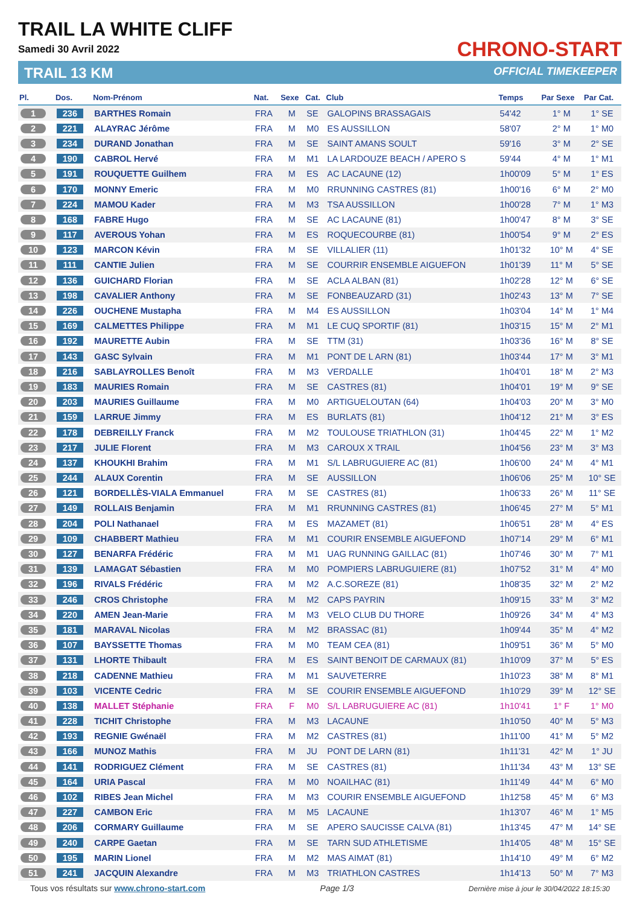TRAIL LA WHITE CLIFF
Samedi 30 Avril 2022
TRAIL 13 KM
CHRONO-START
OFFICIAL TIMEKEEPER
| Pl. | Dos. | Nom-Prénom | Nat. | Sexe | Cat. | Club | Temps | Par Sexe | Par Cat. |
| --- | --- | --- | --- | --- | --- | --- | --- | --- | --- |
| 1 | 236 | BARTHES Romain | FRA | M | SE | GALOPINS BRASSAGAIS | 54'42 | 1° M | 1° SE |
| 2 | 221 | ALAYRAC Jérôme | FRA | M | M0 | ES AUSSILLON | 58'07 | 2° M | 1° M0 |
| 3 | 234 | DURAND Jonathan | FRA | M | SE | SAINT AMANS SOULT | 59'16 | 3° M | 2° SE |
| 4 | 190 | CABROL Hervé | FRA | M | M1 | LA LARDOUZE BEACH / APERO S | 59'44 | 4° M | 1° M1 |
| 5 | 191 | ROUQUETTE Guilhem | FRA | M | ES | AC LACAUNE (12) | 1h00'09 | 5° M | 1° ES |
| 6 | 170 | MONNY Emeric | FRA | M | M0 | RRUNNING CASTRES (81) | 1h00'16 | 6° M | 2° M0 |
| 7 | 224 | MAMOU Kader | FRA | M | M3 | TSA AUSSILLON | 1h00'28 | 7° M | 1° M3 |
| 8 | 168 | FABRE Hugo | FRA | M | SE | AC LACAUNE (81) | 1h00'47 | 8° M | 3° SE |
| 9 | 117 | AVEROUS Yohan | FRA | M | ES | ROQUECOURBE (81) | 1h00'54 | 9° M | 2° ES |
| 10 | 123 | MARCON Kévin | FRA | M | SE | VILLALIER (11) | 1h01'32 | 10° M | 4° SE |
| 11 | 111 | CANTIE Julien | FRA | M | SE | COURRIR ENSEMBLE AIGUEFON | 1h01'39 | 11° M | 5° SE |
| 12 | 136 | GUICHARD Florian | FRA | M | SE | ACLA ALBAN (81) | 1h02'28 | 12° M | 6° SE |
| 13 | 198 | CAVALIER Anthony | FRA | M | SE | FONBEAUZARD (31) | 1h02'43 | 13° M | 7° SE |
| 14 | 226 | OUCHENE Mustapha | FRA | M | M4 | ES AUSSILLON | 1h03'04 | 14° M | 1° M4 |
| 15 | 169 | CALMETTES Philippe | FRA | M | M1 | LE CUQ SPORTIF (81) | 1h03'15 | 15° M | 2° M1 |
| 16 | 192 | MAURETTE Aubin | FRA | M | SE | TTM (31) | 1h03'36 | 16° M | 8° SE |
| 17 | 143 | GASC Sylvain | FRA | M | M1 | PONT DE L ARN (81) | 1h03'44 | 17° M | 3° M1 |
| 18 | 216 | SABLAYROLLES Benoît | FRA | M | M3 | VERDALLE | 1h04'01 | 18° M | 2° M3 |
| 19 | 183 | MAURIES Romain | FRA | M | SE | CASTRES (81) | 1h04'01 | 19° M | 9° SE |
| 20 | 203 | MAURIES Guillaume | FRA | M | M0 | ARTIGUELOUTAN (64) | 1h04'03 | 20° M | 3° M0 |
| 21 | 159 | LARRUE Jimmy | FRA | M | ES | BURLATS (81) | 1h04'12 | 21° M | 3° ES |
| 22 | 178 | DEBREILLY Franck | FRA | M | M2 | TOULOUSE TRIATHLON (31) | 1h04'45 | 22° M | 1° M2 |
| 23 | 217 | JULIE Florent | FRA | M | M3 | CAROUX X TRAIL | 1h04'56 | 23° M | 3° M3 |
| 24 | 137 | KHOUKHI Brahim | FRA | M | M1 | S/L LABRUGUIERE AC (81) | 1h06'00 | 24° M | 4° M1 |
| 25 | 244 | ALAUX Corentin | FRA | M | SE | AUSSILLON | 1h06'06 | 25° M | 10° SE |
| 26 | 121 | BORDELLÈS-VIALA Emmanuel | FRA | M | SE | CASTRES (81) | 1h06'33 | 26° M | 11° SE |
| 27 | 149 | ROLLAIS Benjamin | FRA | M | M1 | RRUNNING CASTRES (81) | 1h06'45 | 27° M | 5° M1 |
| 28 | 204 | POLI Nathanael | FRA | M | ES | MAZAMET (81) | 1h06'51 | 28° M | 4° ES |
| 29 | 109 | CHABBERT Mathieu | FRA | M | M1 | COURIR ENSEMBLE AIGUEFOND | 1h07'14 | 29° M | 6° M1 |
| 30 | 127 | BENARFA Frédéric | FRA | M | M1 | UAG RUNNING GAILLAC (81) | 1h07'46 | 30° M | 7° M1 |
| 31 | 139 | LAMAGAT Sébastien | FRA | M | M0 | POMPIERS LABRUGUIERE (81) | 1h07'52 | 31° M | 4° M0 |
| 32 | 196 | RIVALS Frédéric | FRA | M | M2 | A.C.SOREZE (81) | 1h08'35 | 32° M | 2° M2 |
| 33 | 246 | CROS Christophe | FRA | M | M2 | CAPS PAYRIN | 1h09'15 | 33° M | 3° M2 |
| 34 | 220 | AMEN Jean-Marie | FRA | M | M3 | VELO CLUB DU THORE | 1h09'26 | 34° M | 4° M3 |
| 35 | 181 | MARAVAL Nicolas | FRA | M | M2 | BRASSAC (81) | 1h09'44 | 35° M | 4° M2 |
| 36 | 107 | BAYSSETTE Thomas | FRA | M | M0 | TEAM CEA (81) | 1h09'51 | 36° M | 5° M0 |
| 37 | 131 | LHORTE Thibault | FRA | M | ES | SAINT BENOIT DE CARMAUX (81) | 1h10'09 | 37° M | 5° ES |
| 38 | 218 | CADENNE Mathieu | FRA | M | M1 | SAUVETERRE | 1h10'23 | 38° M | 8° M1 |
| 39 | 103 | VICENTE Cedric | FRA | M | SE | COURIR ENSEMBLE AIGUEFOND | 1h10'29 | 39° M | 12° SE |
| 40 | 138 | MALLET Stéphanie | FRA | F | M0 | S/L LABRUGUIERE AC (81) | 1h10'41 | 1° F | 1° M0 |
| 41 | 228 | TICHIT Christophe | FRA | M | M3 | LACAUNE | 1h10'50 | 40° M | 5° M3 |
| 42 | 193 | REGNIE Gwénaël | FRA | M | M2 | CASTRES (81) | 1h11'00 | 41° M | 5° M2 |
| 43 | 166 | MUNOZ Mathis | FRA | M | JU | PONT DE LARN (81) | 1h11'31 | 42° M | 1° JU |
| 44 | 141 | RODRIGUEZ Clément | FRA | M | SE | CASTRES (81) | 1h11'34 | 43° M | 13° SE |
| 45 | 164 | URIA Pascal | FRA | M | M0 | NOAILHAC (81) | 1h11'49 | 44° M | 6° M0 |
| 46 | 102 | RIBES Jean Michel | FRA | M | M3 | COURIR ENSEMBLE AIGUEFOND | 1h12'58 | 45° M | 6° M3 |
| 47 | 227 | CAMBON Eric | FRA | M | M5 | LACAUNE | 1h13'07 | 46° M | 1° M5 |
| 48 | 206 | CORMARY Guillaume | FRA | M | SE | APERO SAUCISSE CALVA (81) | 1h13'45 | 47° M | 14° SE |
| 49 | 240 | CARPE Gaetan | FRA | M | SE | TARN SUD ATHLETISME | 1h14'05 | 48° M | 15° SE |
| 50 | 195 | MARIN Lionel | FRA | M | M2 | MAS AIMAT (81) | 1h14'10 | 49° M | 6° M2 |
| 51 | 241 | JACQUIN Alexandre | FRA | M | M3 | TRIATHLON CASTRES | 1h14'13 | 50° M | 7° M3 |
Tous vos résultats sur www.chrono-start.com Page 1/3 Dernière mise à jour le 30/04/2022 18:15:30